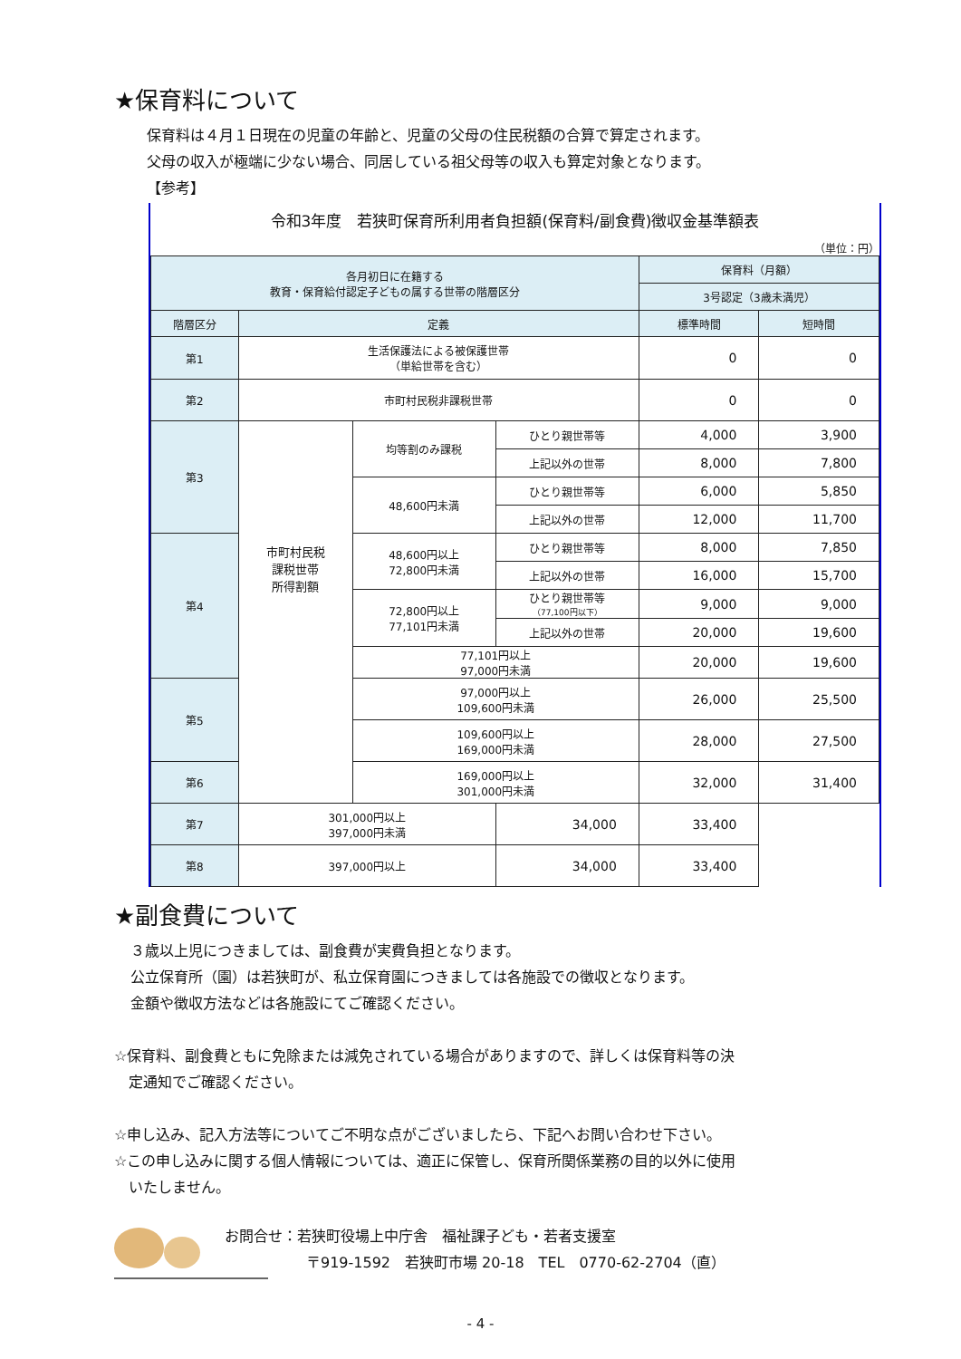★保育料について
保育料は４月１日現在の児童の年齢と、児童の父母の住民税額の合算で算定されます。
父母の収入が極端に少ない場合、同居している祖父母等の収入も算定対象となります。
【参考】
令和3年度　若狭町保育所利用者負担額(保育料/副食費)徴収金基準額表
（単位：円）
| 各月初日に在籍する 教育・保育給付認定子どもの属する世帯の階層区分 | | | | 保育料（月額） | |
| --- | --- | --- | --- | --- | --- |
| | | | | 3号認定（3歳未満児） | |
| 階層区分 | 定義 | | | 標準時間 | 短時間 |
| 第1 | 生活保護法による被保護世帯 （単給世帯を含む） | | | 0 | 0 |
| 第2 | 市町村民税非課税世帯 | | | 0 | 0 |
| 第3 | 市町村民税 課税世帯 所得割額 | 均等割のみ課税 | ひとり親世帯等 | 4,000 | 3,900 |
| | | | 上記以外の世帯 | 8,000 | 7,800 |
| | | 48,600円未満 | ひとり親世帯等 | 6,000 | 5,850 |
| | | | 上記以外の世帯 | 12,000 | 11,700 |
| 第4 | | 48,600円以上 72,800円未満 | ひとり親世帯等 | 8,000 | 7,850 |
| | | | 上記以外の世帯 | 16,000 | 15,700 |
| | | 72,800円以上 77,101円未満 | ひとり親世帯等 （77,100円以下） | 9,000 | 9,000 |
| | | | 上記以外の世帯 | 20,000 | 19,600 |
| | | 77,101円以上 97,000円未満 | | 20,000 | 19,600 |
| 第5 | | 97,000円以上 109,600円未満 | | 26,000 | 25,500 |
| | | 109,600円以上 169,000円未満 | | 28,000 | 27,500 |
| 第6 | | 169,000円以上 301,000円未満 | | 32,000 | 31,400 |
| 第7 | 301,000円以上 397,000円未満 | | 34,000 | 33,400 | |
| 第8 | 397,000円以上 | | 34,000 | 33,400 | |
★副食費について
３歳以上児につきましては、副食費が実費負担となります。
公立保育所（園）は若狭町が、私立保育園につきましては各施設での徴収となります。
金額や徴収方法などは各施設にてご確認ください。
☆保育料、副食費ともに免除または減免されている場合がありますので、詳しくは保育料等の決
　定通知でご確認ください。
☆申し込み、記入方法等についてご不明な点がございましたら、下記へお問い合わせ下さい。
☆この申し込みに関する個人情報については、適正に保管し、保育所関係業務の目的以外に使用
　いたしません。
お問合せ：若狭町役場上中庁舎　福祉課子ども・若者支援室
〒919-1592　若狭町市場 20-18　TEL　0770-62-2704（直）
- 4 -